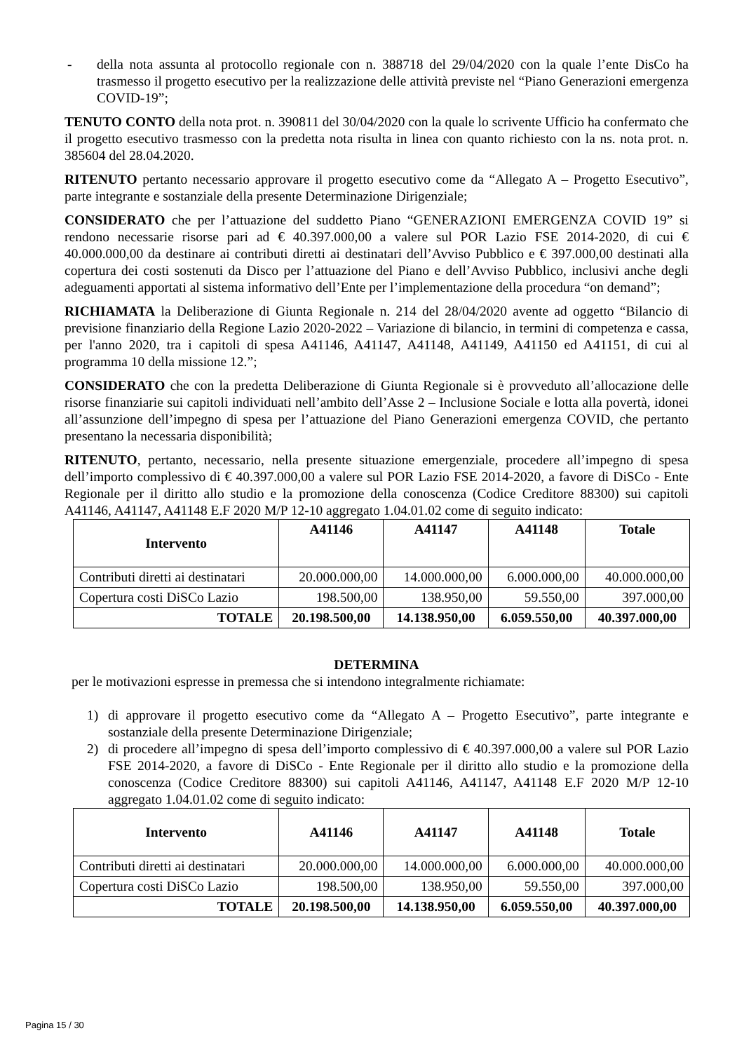- della nota assunta al protocollo regionale con n. 388718 del 29/04/2020 con la quale l’ente DisCo ha trasmesso il progetto esecutivo per la realizzazione delle attività previste nel “Piano Generazioni emergenza COVID-19”;
TENUTO CONTO della nota prot. n. 390811 del 30/04/2020 con la quale lo scrivente Ufficio ha confermato che il progetto esecutivo trasmesso con la predetta nota risulta in linea con quanto richiesto con la ns. nota prot. n. 385604 del 28.04.2020.
RITENUTO pertanto necessario approvare il progetto esecutivo come da “Allegato A – Progetto Esecutivo”, parte integrante e sostanziale della presente Determinazione Dirigenziale;
CONSIDERATO che per l’attuazione del suddetto Piano “GENERAZIONI EMERGENZA COVID 19” si rendono necessarie risorse pari ad € 40.397.000,00 a valere sul POR Lazio FSE 2014-2020, di cui € 40.000.000,00 da destinare ai contributi diretti ai destinatari dell’Avviso Pubblico e € 397.000,00 destinati alla copertura dei costi sostenuti da Disco per l’attuazione del Piano e dell’Avviso Pubblico, inclusivi anche degli adeguamenti apportati al sistema informativo dell’Ente per l’implementazione della procedura “on demand”;
RICHIAMATA la Deliberazione di Giunta Regionale n. 214 del 28/04/2020 avente ad oggetto “Bilancio di previsione finanziario della Regione Lazio 2020-2022 – Variazione di bilancio, in termini di competenza e cassa, per l'anno 2020, tra i capitoli di spesa A41146, A41147, A41148, A41149, A41150 ed A41151, di cui al programma 10 della missione 12.”;
CONSIDERATO che con la predetta Deliberazione di Giunta Regionale si è provveduto all’allocazione delle risorse finanziarie sui capitoli individuati nell’ambito dell’Asse 2 – Inclusione Sociale e lotta alla povertà, idonei all’assunzione dell’impegno di spesa per l’attuazione del Piano Generazioni emergenza COVID, che pertanto presentano la necessaria disponibilità;
RITENUTO, pertanto, necessario, nella presente situazione emergenziale, procedere all’impegno di spesa dell’importo complessivo di € 40.397.000,00 a valere sul POR Lazio FSE 2014-2020, a favore di DiSCo - Ente Regionale per il diritto allo studio e la promozione della conoscenza (Codice Creditore 88300) sui capitoli A41146, A41147, A41148 E.F 2020 M/P 12-10 aggregato 1.04.01.02 come di seguito indicato:
| Intervento | A41146 | A41147 | A41148 | Totale |
| --- | --- | --- | --- | --- |
| Contributi diretti ai destinatari | 20.000.000,00 | 14.000.000,00 | 6.000.000,00 | 40.000.000,00 |
| Copertura costi DiSCo Lazio | 198.500,00 | 138.950,00 | 59.550,00 | 397.000,00 |
| TOTALE | 20.198.500,00 | 14.138.950,00 | 6.059.550,00 | 40.397.000,00 |
DETERMINA
per le motivazioni espresse in premessa che si intendono integralmente richiamate:
1) di approvare il progetto esecutivo come da “Allegato A – Progetto Esecutivo”, parte integrante e sostanziale della presente Determinazione Dirigenziale;
2) di procedere all’impegno di spesa dell’importo complessivo di € 40.397.000,00 a valere sul POR Lazio FSE 2014-2020, a favore di DiSCo - Ente Regionale per il diritto allo studio e la promozione della conoscenza (Codice Creditore 88300) sui capitoli A41146, A41147, A41148 E.F 2020 M/P 12-10 aggregato 1.04.01.02 come di seguito indicato:
| Intervento | A41146 | A41147 | A41148 | Totale |
| --- | --- | --- | --- | --- |
| Contributi diretti ai destinatari | 20.000.000,00 | 14.000.000,00 | 6.000.000,00 | 40.000.000,00 |
| Copertura costi DiSCo Lazio | 198.500,00 | 138.950,00 | 59.550,00 | 397.000,00 |
| TOTALE | 20.198.500,00 | 14.138.950,00 | 6.059.550,00 | 40.397.000,00 |
Pagina 15 / 30